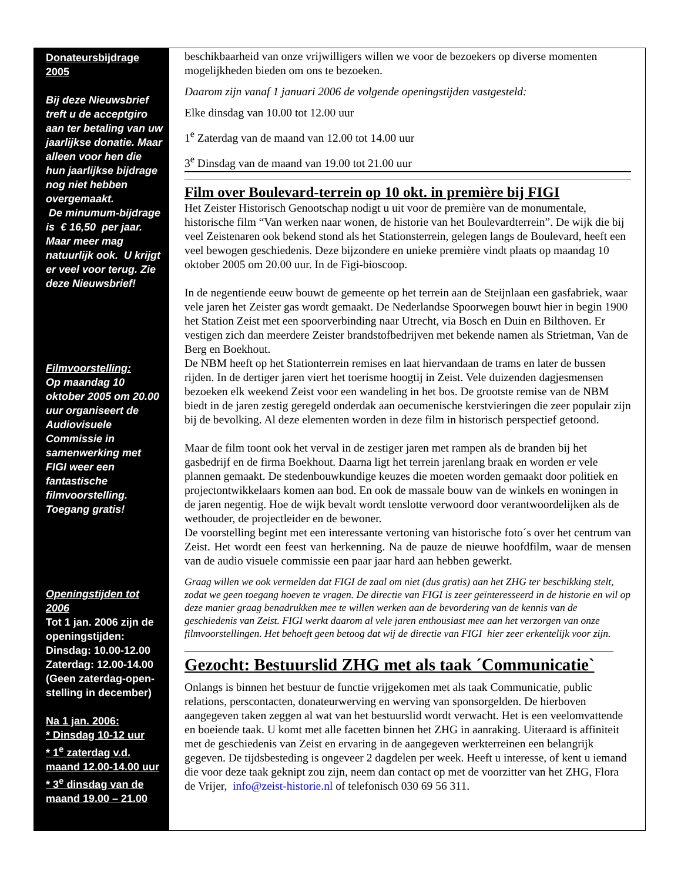Donateursbijdrage 2005
Bij deze Nieuwsbrief treft u de acceptgiro aan ter betaling van uw jaarlijkse donatie. Maar alleen voor hen die hun jaarlijkse bijdrage nog niet hebben overgemaakt.
De minumum-bijdrage is € 16,50 per jaar. Maar meer mag natuurlijk ook. U krijgt er veel voor terug. Zie deze Nieuwsbrief!
Filmvoorstelling:
Op maandag 10 oktober 2005 om 20.00 uur organiseert de Audiovisuele Commissie in samenwerking met FIGI weer een fantastische filmvoorstelling. Toegang gratis!
Openingstijden tot 2006
Tot 1 jan. 2006 zijn de openingstijden:
Dinsdag: 10.00-12.00
Zaterdag: 12.00-14.00
(Geen zaterdag-open-stelling in december)
Na 1 jan. 2006:
* Dinsdag 10-12 uur
* 1<sup>e</sup> zaterdag v.d. maand 12.00-14.00 uur
* 3<sup>e</sup> dinsdag van de maand 19.00 – 21.00
beschikbaarheid van onze vrijwilligers willen we voor de bezoekers op diverse momenten mogelijkheden bieden om ons te bezoeken.
Daarom zijn vanaf 1 januari 2006 de volgende openingstijden vastgesteld:
Elke dinsdag van 10.00 tot 12.00 uur
1<sup>e</sup> Zaterdag van de maand van 12.00 tot 14.00 uur
3<sup>e</sup> Dinsdag van de maand van 19.00 tot 21.00 uur
Film over Boulevard-terrein op 10 okt. in première bij FIGI
Het Zeister Historisch Genootschap nodigt u uit voor de première van de monumentale, historische film “Van werken naar wonen, de historie van het Boulevardterrein”. De wijk die bij veel Zeistenaren ook bekend stond als het Stationsterrein, gelegen langs de Boulevard, heeft een veel bewogen geschiedenis. Deze bijzondere en unieke première vindt plaats op maandag 10 oktober 2005 om 20.00 uur. In de Figi-bioscoop.
In de negentiende eeuw bouwt de gemeente op het terrein aan de Steijnlaan een gasfabriek, waar vele jaren het Zeister gas wordt gemaakt. De Nederlandse Spoorwegen bouwt hier in begin 1900 het Station Zeist met een spoorverbinding naar Utrecht, via Bosch en Duin en Bilthoven. Er vestigen zich dan meerdere Zeister brandstofbedrijven met bekende namen als Strietman, Van de Berg en Boekhout.
De NBM heeft op het Stationterrein remises en laat hiervandaan de trams en later de bussen rijden. In de dertiger jaren viert het toerisme hoogtij in Zeist. Vele duizenden dagjesmensen bezoeken elk weekend Zeist voor een wandeling in het bos. De grootste remise van de NBM biedt in de jaren zestig geregeld onderdak aan oecumenische kerstvieringen die zeer populair zijn bij de bevolking. Al deze elementen worden in deze film in historisch perspectief getoond.
Maar de film toont ook het verval in de zestiger jaren met rampen als de branden bij het gasbedrijf en de firma Boekhout. Daarna ligt het terrein jarenlang braak en worden er vele plannen gemaakt. De stedenbouwkundige keuzes die moeten worden gemaakt door politiek en projectontwikkelaars komen aan bod. En ook de massale bouw van de winkels en woningen in de jaren negentig. Hoe de wijk bevalt wordt tenslotte verwoord door verantwoordelijken als de wethouder, de projectleider en de bewoner.
De voorstelling begint met een interessante vertoning van historische foto´s over het centrum van Zeist. Het wordt een feest van herkenning. Na de pauze de nieuwe hoofdfilm, waar de mensen van de audio visuele commissie een paar jaar hard aan hebben gewerkt.
Graag willen we ook vermelden dat FIGI de zaal om niet (dus gratis) aan het ZHG ter beschikking stelt, zodat we geen toegang hoeven te vragen. De directie van FIGI is zeer geïnteresseerd in de historie en wil op deze manier graag benadrukken mee te willen werken aan de bevordering van de kennis van de geschiedenis van Zeist. FIGI werkt daarom al vele jaren enthousiast mee aan het verzorgen van onze filmvoorstellingen. Het behoeft geen betoog dat wij de directie van FIGI hier zeer erkentelijk voor zijn.
Gezocht: Bestuurslid ZHG met als taak ´Communicatie`
Onlangs is binnen het bestuur de functie vrijgekomen met als taak Communicatie, public relations, perscontacten, donateurwerving en werving van sponsorgelden. De hierboven aangegeven taken zeggen al wat van het bestuurslid wordt verwacht. Het is een veelomvattende en boeiende taak. U komt met alle facetten binnen het ZHG in aanraking. Uiteraard is affiniteit met de geschiedenis van Zeist en ervaring in de aangegeven werkterreinen een belangrijk gegeven. De tijdsbesteding is ongeveer 2 dagdelen per week. Heeft u interesse, of kent u iemand die voor deze taak geknipt zou zijn, neem dan contact op met de voorzitter van het ZHG, Flora de Vrijer, info@zeist-historie.nl of telefonisch 030 69 56 311.